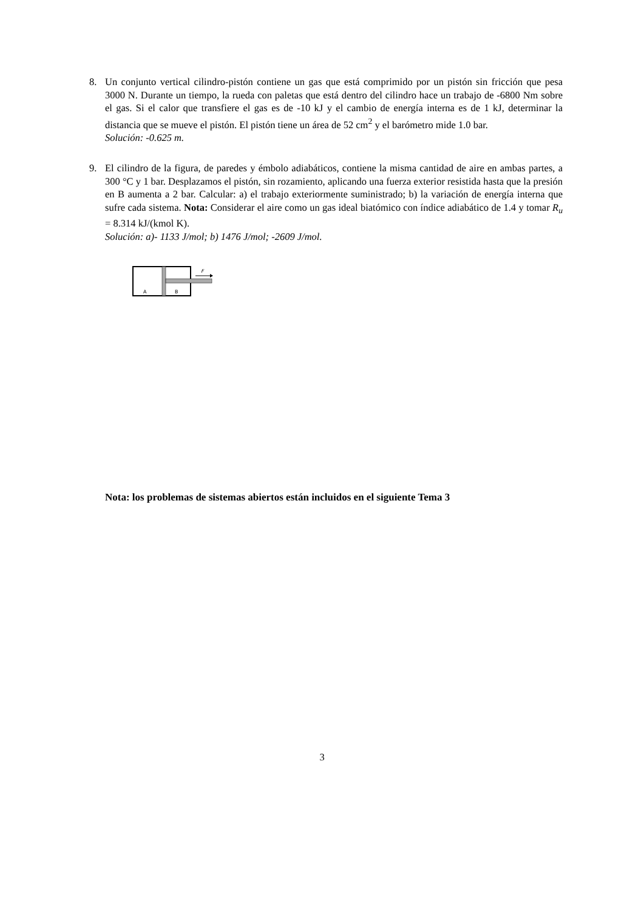8. Un conjunto vertical cilindro-pistón contiene un gas que está comprimido por un pistón sin fricción que pesa 3000 N. Durante un tiempo, la rueda con paletas que está dentro del cilindro hace un trabajo de -6800 Nm sobre el gas. Si el calor que transfiere el gas es de -10 kJ y el cambio de energía interna es de 1 kJ, determinar la distancia que se mueve el pistón. El pistón tiene un área de 52 cm<sup>2</sup> y el barómetro mide 1.0 bar.
Solución: -0.625 m.
9. El cilindro de la figura, de paredes y émbolo adiabáticos, contiene la misma cantidad de aire en ambas partes, a 300 °C y 1 bar. Desplazamos el pistón, sin rozamiento, aplicando una fuerza exterior resistida hasta que la presión en B aumenta a 2 bar. Calcular: a) el trabajo exteriormente suministrado; b) la variación de energía interna que sufre cada sistema. Nota: Considerar el aire como un gas ideal biatómico con índice adiabático de 1.4 y tomar R<sub>u</sub> = 8.314 kJ/(kmol K).
Solución: a)- 1133 J/mol; b) 1476 J/mol; -2609 J/mol.
F
A
B
Nota: los problemas de sistemas abiertos están incluidos en el siguiente Tema 3
3